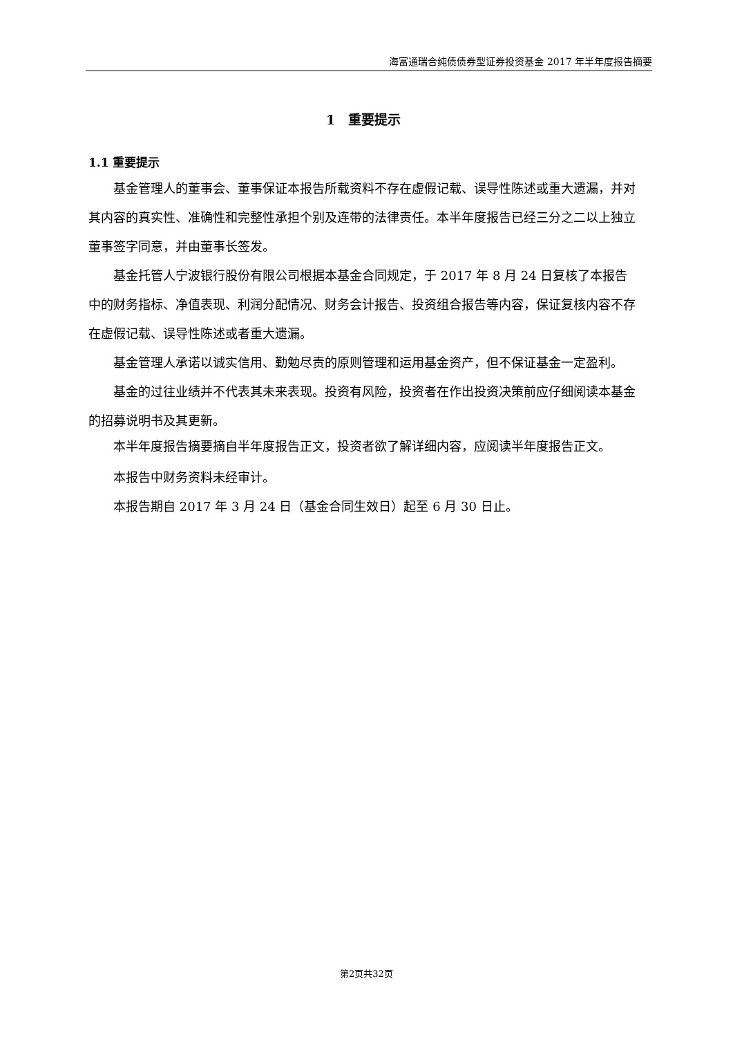海富通瑞合纯债债券型证券投资基金 2017 年半年度报告摘要
1　重要提示
1.1 重要提示
基金管理人的董事会、董事保证本报告所载资料不存在虚假记载、误导性陈述或重大遗漏，并对其内容的真实性、准确性和完整性承担个别及连带的法律责任。本半年度报告已经三分之二以上独立董事签字同意，并由董事长签发。
基金托管人宁波银行股份有限公司根据本基金合同规定，于 2017 年 8 月 24 日复核了本报告中的财务指标、净值表现、利润分配情况、财务会计报告、投资组合报告等内容，保证复核内容不存在虚假记载、误导性陈述或者重大遗漏。
基金管理人承诺以诚实信用、勤勉尽责的原则管理和运用基金资产，但不保证基金一定盈利。
基金的过往业绩并不代表其未来表现。投资有风险，投资者在作出投资决策前应仔细阅读本基金的招募说明书及其更新。
本半年度报告摘要摘自半年度报告正文，投资者欲了解详细内容，应阅读半年度报告正文。
本报告中财务资料未经审计。
本报告期自 2017 年 3 月 24 日（基金合同生效日）起至 6 月 30 日止。
第2页共32页